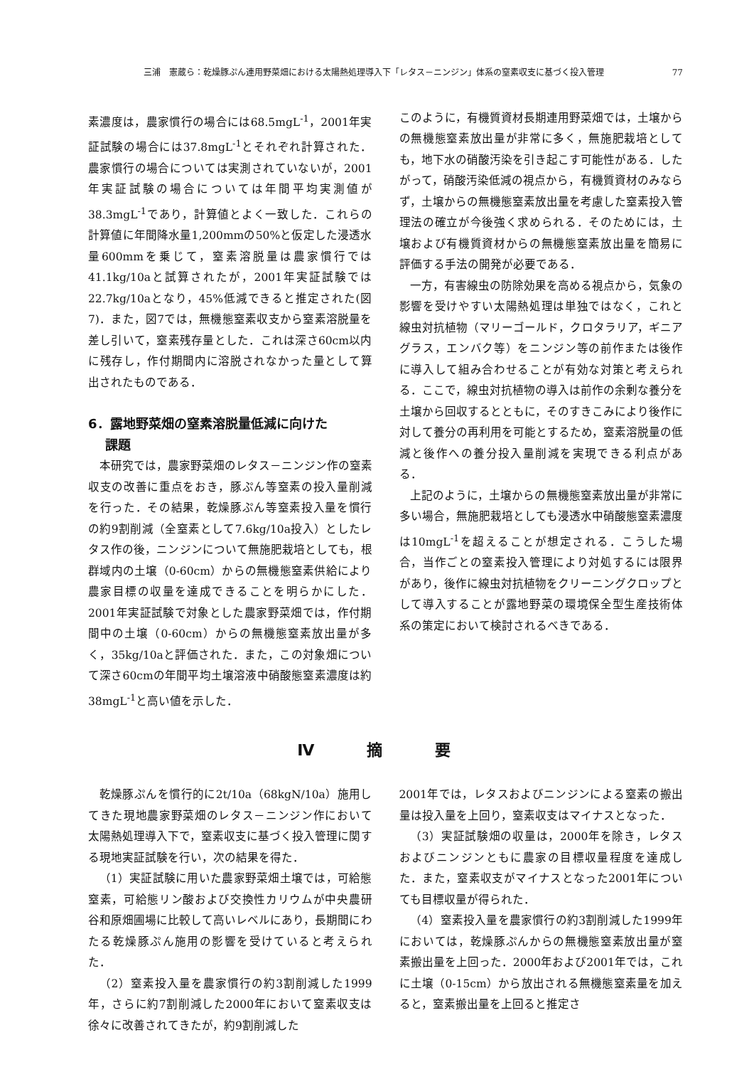三浦　憲蔵ら：乾燥豚ぷん連用野菜畑における太陽熱処理導入下「レタス－ニンジン」体系の窒素収支に基づく投入管理 77
素濃度は，農家慣行の場合には68.5mgL<sup>-1</sup>，2001年実証試験の場合には37.8mgL<sup>-1</sup>とそれぞれ計算された．農家慣行の場合については実測されていないが，2001年実証試験の場合については年間平均実測値が38.3mgL<sup>-1</sup>であり，計算値とよく一致した．これらの計算値に年間降水量1,200mmの50%と仮定した浸透水量600mmを乗じて，窒素溶脱量は農家慣行では41.1kg/10aと試算されたが，2001年実証試験では22.7kg/10aとなり，45%低減できると推定された(図7)．また，図7では，無機態窒素収支から窒素溶脱量を差し引いて，窒素残存量とした．これは深さ60cm以内に残存し，作付期間内に溶脱されなかった量として算出されたものである．
6．露地野菜畑の窒素溶脱量低減に向けた
　 課題
本研究では，農家野菜畑のレタス－ニンジン作の窒素収支の改善に重点をおき，豚ぷん等窒素の投入量削減を行った．その結果，乾燥豚ぷん等窒素投入量を慣行の約9割削減（全窒素として7.6kg/10a投入）としたレタス作の後，ニンジンについて無施肥栽培としても，根群域内の土壌（0-60cm）からの無機態窒素供給により農家目標の収量を達成できることを明らかにした．2001年実証試験で対象とした農家野菜畑では，作付期間中の土壌（0-60cm）からの無機態窒素放出量が多く，35kg/10aと評価された．また，この対象畑について深さ60cmの年間平均土壌溶液中硝酸態窒素濃度は約38mgL<sup>-1</sup>と高い値を示した．
このように，有機質資材長期連用野菜畑では，土壌からの無機態窒素放出量が非常に多く，無施肥栽培としても，地下水の硝酸汚染を引き起こす可能性がある．したがって，硝酸汚染低減の視点から，有機質資材のみならず，土壌からの無機態窒素放出量を考慮した窒素投入管理法の確立が今後強く求められる．そのためには，土壌および有機質資材からの無機態窒素放出量を簡易に評価する手法の開発が必要である．
一方，有害線虫の防除効果を高める視点から，気象の影響を受けやすい太陽熱処理は単独ではなく，これと線虫対抗植物（マリーゴールド，クロタラリア，ギニアグラス，エンバク等）をニンジン等の前作または後作に導入して組み合わせることが有効な対策と考えられる．ここで，線虫対抗植物の導入は前作の余剰な養分を土壌から回収するとともに，そのすきこみにより後作に対して養分の再利用を可能とするため，窒素溶脱量の低減と後作への養分投入量削減を実現できる利点がある．
上記のように，土壌からの無機態窒素放出量が非常に多い場合，無施肥栽培としても浸透水中硝酸態窒素濃度は10mgL<sup>-1</sup>を超えることが想定される．こうした場合，当作ごとの窒素投入管理により対処するには限界があり，後作に線虫対抗植物をクリーニングクロップとして導入することが露地野菜の環境保全型生産技術体系の策定において検討されるべきである．
Ⅳ 摘 要
乾燥豚ぷんを慣行的に2t/10a（68kgN/10a）施用してきた現地農家野菜畑のレタス－ニンジン作において太陽熱処理導入下で，窒素収支に基づく投入管理に関する現地実証試験を行い，次の結果を得た．
（1）実証試験に用いた農家野菜畑土壌では，可給態窒素，可給態リン酸および交換性カリウムが中央農研谷和原畑圃場に比較して高いレベルにあり，長期間にわたる乾燥豚ぷん施用の影響を受けていると考えられた．
（2）窒素投入量を農家慣行の約3割削減した1999年，さらに約7割削減した2000年において窒素収支は徐々に改善されてきたが，約9割削減した
2001年では，レタスおよびニンジンによる窒素の搬出量は投入量を上回り，窒素収支はマイナスとなった．
（3）実証試験畑の収量は，2000年を除き，レタスおよびニンジンともに農家の目標収量程度を達成した．また，窒素収支がマイナスとなった2001年についても目標収量が得られた．
（4）窒素投入量を農家慣行の約3割削減した1999年においては，乾燥豚ぷんからの無機態窒素放出量が窒素搬出量を上回った．2000年および2001年では，これに土壌（0-15cm）から放出される無機態窒素量を加えると，窒素搬出量を上回ると推定さ